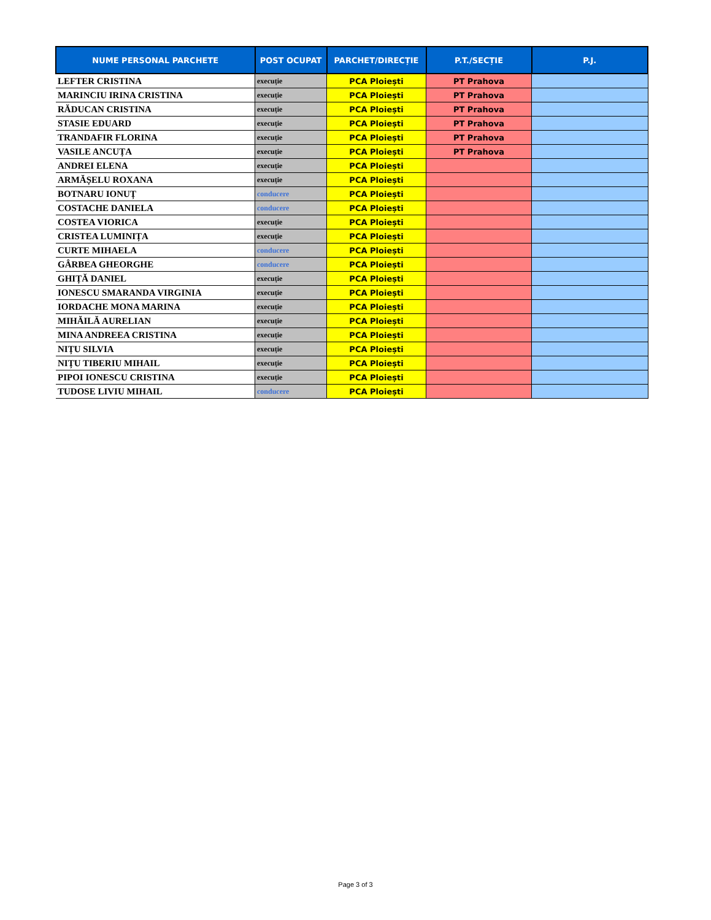| NUME PERSONAL PARCHETE | POST OCUPAT | PARCHET/DIRECȚIE | P.T./SECȚIE | P.J. |
| --- | --- | --- | --- | --- |
| LEFTER CRISTINA | execuție | PCA Ploiești | PT Prahova | |
| MARINCIU IRINA CRISTINA | execuție | PCA Ploiești | PT Prahova | |
| RĂDUCAN CRISTINA | execuție | PCA Ploiești | PT Prahova | |
| STASIE EDUARD | execuție | PCA Ploiești | PT Prahova | |
| TRANDAFIR FLORINA | execuție | PCA Ploiești | PT Prahova | |
| VASILE ANCUȚA | execuție | PCA Ploiești | PT Prahova | |
| ANDREI ELENA | execuție | PCA Ploiești | | |
| ARMĂȘELU ROXANA | execuție | PCA Ploiești | | |
| BOTNARU IONUȚ | conducere | PCA Ploiești | | |
| COSTACHE DANIELA | conducere | PCA Ploiești | | |
| COSTEA VIORICA | execuție | PCA Ploiești | | |
| CRISTEA LUMINIȚA | execuție | PCA Ploiești | | |
| CURTE MIHAELA | conducere | PCA Ploiești | | |
| GÂRBEA GHEORGHE | conducere | PCA Ploiești | | |
| GHIȚĂ DANIEL | execuție | PCA Ploiești | | |
| IONESCU SMARANDA VIRGINIA | execuție | PCA Ploiești | | |
| IORDACHE MONA MARINA | execuție | PCA Ploiești | | |
| MIHĂILĂ AURELIAN | execuție | PCA Ploiești | | |
| MINA ANDREEA CRISTINA | execuție | PCA Ploiești | | |
| NIȚU SILVIA | execuție | PCA Ploiești | | |
| NIȚU TIBERIU MIHAIL | execuție | PCA Ploiești | | |
| PIPOI IONESCU CRISTINA | execuție | PCA Ploiești | | |
| TUDOSE LIVIU MIHAIL | conducere | PCA Ploiești | | |
Page 3 of 3